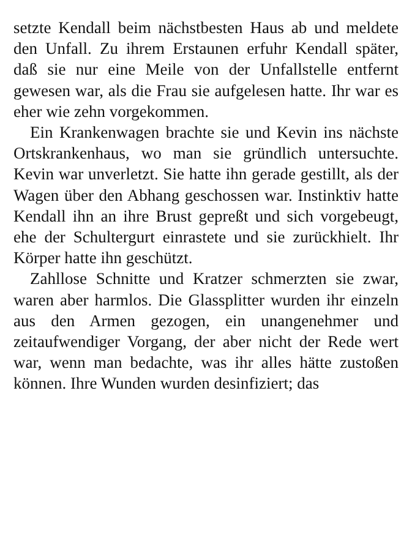setzte Kendall beim nächstbesten Haus ab und meldete den Unfall. Zu ihrem Erstaunen erfuhr Kendall später, daß sie nur eine Meile von der Unfallstelle entfernt gewesen war, als die Frau sie aufgelesen hatte. Ihr war es eher wie zehn vorgekommen.
Ein Krankenwagen brachte sie und Kevin ins nächste Ortskrankenhaus, wo man sie gründlich untersuchte. Kevin war unverletzt. Sie hatte ihn gerade gestillt, als der Wagen über den Abhang geschossen war. Instinktiv hatte Kendall ihn an ihre Brust gepreßt und sich vorgebeugt, ehe der Schultergurt einrastete und sie zurückhielt. Ihr Körper hatte ihn geschützt.
Zahllose Schnitte und Kratzer schmerzten sie zwar, waren aber harmlos. Die Glassplitter wurden ihr einzeln aus den Armen gezogen, ein unangenehmer und zeitaufwendiger Vorgang, der aber nicht der Rede wert war, wenn man bedachte, was ihr alles hätte zustoßen können. Ihre Wunden wurden desinfiziert; das